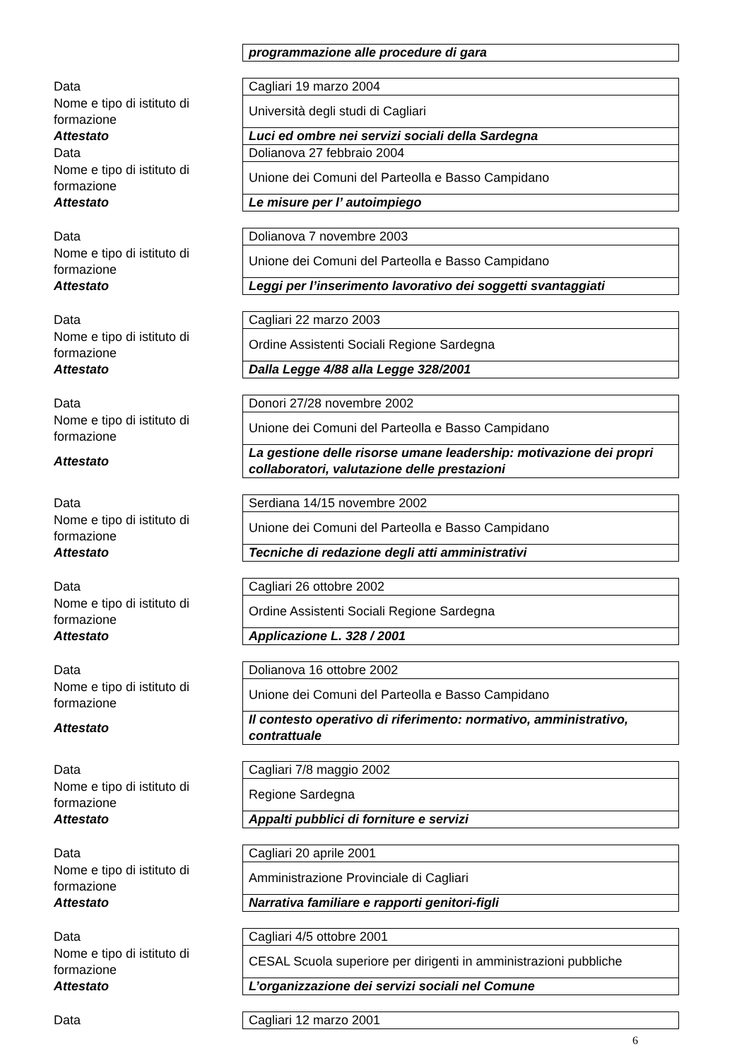| | programmazione alle procedure di gara |
| Data | Cagliari 19 marzo 2004 |
| Nome e tipo di istituto di formazione | Università degli studi di Cagliari |
| Attestato | Luci ed ombre nei servizi sociali della Sardegna |
| Data | Dolianova 27 febbraio 2004 |
| Nome e tipo di istituto di formazione | Unione dei Comuni del Parteolla e Basso Campidano |
| Attestato | Le misure per l’ autoimpiego |
| Data | Dolianova 7 novembre 2003 |
| Nome e tipo di istituto di formazione | Unione dei Comuni del Parteolla e Basso Campidano |
| Attestato | Leggi per l’inserimento lavorativo dei soggetti svantaggiati |
| Data | Cagliari 22 marzo 2003 |
| Nome e tipo di istituto di formazione | Ordine Assistenti Sociali Regione Sardegna |
| Attestato | Dalla Legge 4/88 alla Legge 328/2001 |
| Data | Donori 27/28 novembre 2002 |
| Nome e tipo di istituto di formazione | Unione dei Comuni del Parteolla e Basso Campidano |
| Attestato | La gestione delle risorse umane leadership: motivazione dei propri collaboratori, valutazione delle prestazioni |
| Data | Serdiana 14/15 novembre 2002 |
| Nome e tipo di istituto di formazione | Unione dei Comuni del Parteolla e Basso Campidano |
| Attestato | Tecniche di redazione degli atti amministrativi |
| Data | Cagliari 26 ottobre 2002 |
| Nome e tipo di istituto di formazione | Ordine Assistenti Sociali Regione Sardegna |
| Attestato | Applicazione L. 328 / 2001 |
| Data | Dolianova 16 ottobre 2002 |
| Nome e tipo di istituto di formazione | Unione dei Comuni del Parteolla e Basso Campidano |
| Attestato | Il contesto operativo di riferimento: normativo, amministrativo, contrattuale |
| Data | Cagliari 7/8 maggio 2002 |
| Nome e tipo di istituto di formazione | Regione Sardegna |
| Attestato | Appalti pubblici di forniture e servizi |
| Data | Cagliari 20 aprile 2001 |
| Nome e tipo di istituto di formazione | Amministrazione Provinciale di Cagliari |
| Attestato | Narrativa familiare e rapporti genitori-figli |
| Data | Cagliari 4/5 ottobre 2001 |
| Nome e tipo di istituto di formazione | CESAL Scuola superiore per dirigenti in amministrazioni pubbliche |
| Attestato | L’organizzazione dei servizi sociali nel Comune |
| Data | Cagliari 12 marzo 2001 |
6